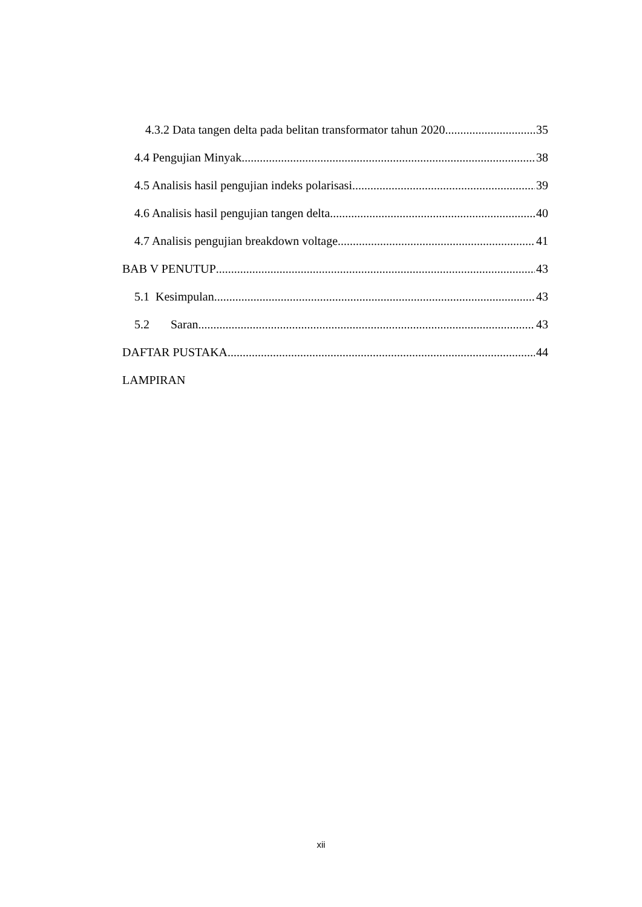4.3.2 Data tangen delta pada belitan transformator tahun 2020 35
4.4 Pengujian Minyak 38
4.5 Analisis hasil pengujian indeks polarisasi 39
4.6 Analisis hasil pengujian tangen delta 40
4.7 Analisis pengujian breakdown voltage 41
BAB V PENUTUP 43
5.1 Kesimpulan 43
5.2 Saran 43
DAFTAR PUSTAKA 44
LAMPIRAN
xii